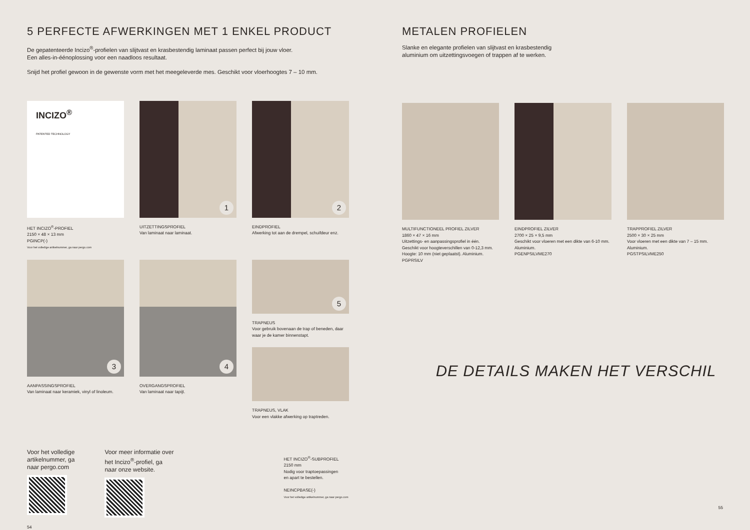5 PERFECTE AFWERKINGEN MET 1 ENKEL PRODUCT
De gepatenteerde Incizo<sup>®</sup>-profielen van slijtvast en krasbestendig laminaat passen perfect bij jouw vloer.
Een alles-in-éénoplossing voor een naadloos resultaat.
Snijd het profiel gewoon in de gewenste vorm met het meegeleverde mes. Geschikt voor vloerhoogtes 7 – 10 mm.
INCIZO<sup>®</sup>
PATENTED TECHNOLOGY
HET INCIZO<sup>®</sup>-PROFIEL
2150 × 48 × 13 mm
PGINCP(-)
Voor het volledige artikelnummer, ga naar pergo.com
1
UITZETTINGSPROFIEL
Van laminaat naar laminaat.
2
EINDPROFIEL
Afwerking tot aan de drempel, schuifdeur enz.
3
AANPASSINGSPROFIEL
Van laminaat naar keramiek, vinyl of linoleum.
4
OVERGANGSPROFIEL
Van laminaat naar tapijt.
5
TRAPNEUS
Voor gebruik bovenaan de trap of beneden, daar waar je de kamer binnenstapt.
TRAPNEUS, VLAK
Voor een vlakke afwerking op traptreden.
Voor het volledige
artikelnummer, ga
naar pergo.com
Voor meer informatie over
het Incizo<sup>®</sup>-profiel, ga
naar onze website.
HET INCIZO<sup>®</sup>-SUBPROFIEL
2150 mm
Nodig voor traptoepassingen
en apart te bestellen.
NEINCPBASE(-)
Voor het volledige artikelnummer, ga naar pergo.com
54
METALEN PROFIELEN
Slanke en elegante profielen van slijtvast en krasbestendig
aluminium om uitzettingsvoegen of trappen af te werken.
MULTIFUNCTIONEEL PROFIEL ZILVER
1860 × 47 × 16 mm
Uitzettings- en aanpassingsprofiel in één.
Geschikt voor hoogteverschillen van 0-12,3 mm.
Hoogte: 10 mm (niet geplaatst). Aluminium.
PGPRSILV
EINDPROFIEL ZILVER
2700 × 25 × 9,5 mm
Geschikt voor vloeren met een dikte van 6-10 mm.
Aluminium.
PGENPSILVME270
TRAPPROFIEL ZILVER
2500 × 30 × 25 mm
Voor vloeren met een dikte van 7 – 15 mm.
Aluminium.
PGSTPSILVME250
DE DETAILS MAKEN HET VERSCHIL
55